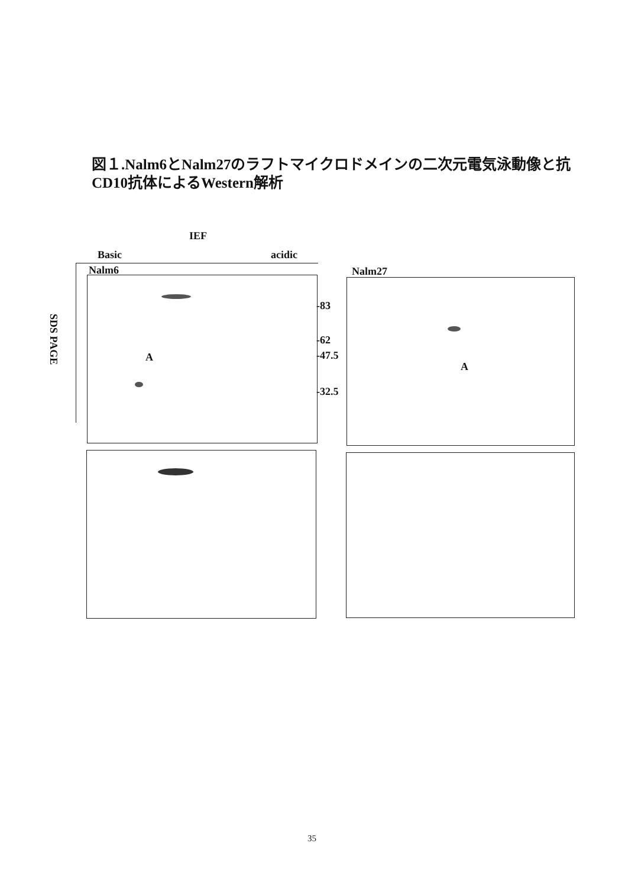図１.Nalm6とNalm27のラフトマイクロドメインの二次元電気泳動像と抗CD10抗体によるWestern解析
IEF
Basic acidic
Nalm6 Nalm27
SDS PAGE
A
-83
-62
-47.5
-32.5
A
35